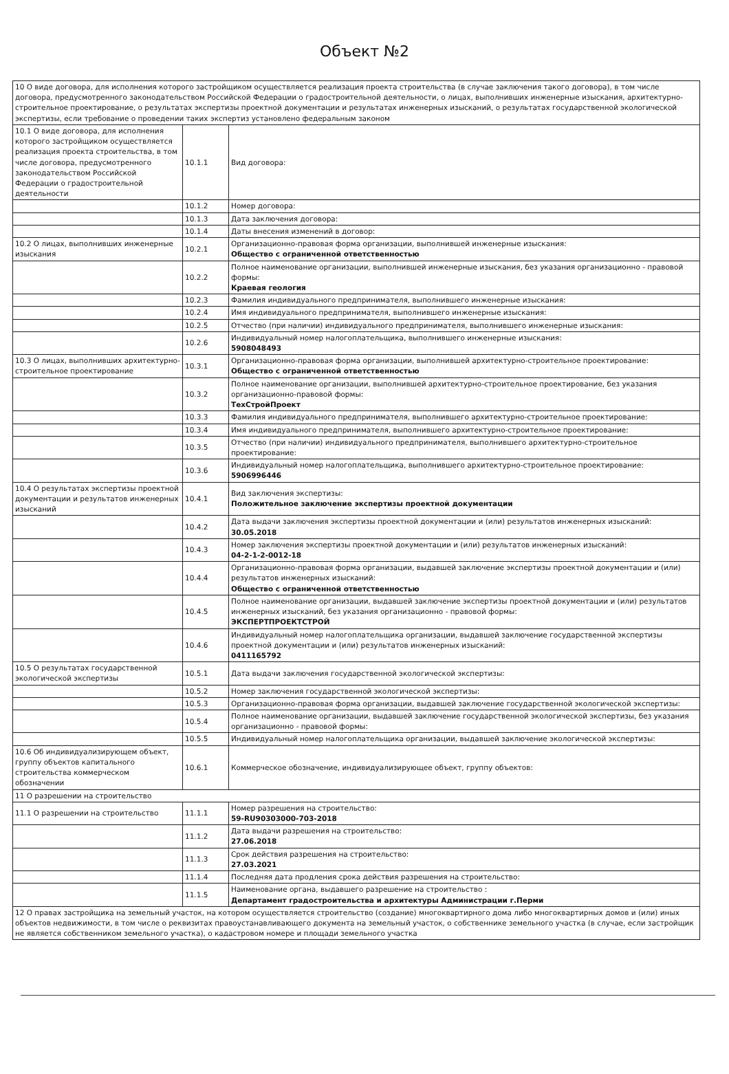Объект №2
| 10 О виде договора, для исполнения которого застройщиком осуществляется реализация проекта строительства (в случае заключения такого договора), в том числе договора, предусмотренного законодательством Российской Федерации о градостроительной деятельности, о лицах, выполнивших инженерные изыскания, архитектурно-строительное проектирование, о результатах экспертизы проектной документации и результатах инженерных изысканий, о результатах государственной экологической экспертизы, если требование о проведении таких экспертиз установлено федеральным законом | | |
| 10.1 О виде договора, для исполнения которого застройщиком осуществляется реализация проекта строительства, в том числе договора, предусмотренного законодательством Российской Федерации о градостроительной деятельности | 10.1.1 | Вид договора: |
| | 10.1.2 | Номер договора: |
| | 10.1.3 | Дата заключения договора: |
| | 10.1.4 | Даты внесения изменений в договор: |
| 10.2 О лицах, выполнивших инженерные изыскания | 10.2.1 | Организационно-правовая форма организации, выполнившей инженерные изыскания: Общество с ограниченной ответственностью |
| | 10.2.2 | Полное наименование организации, выполнившей инженерные изыскания, без указания организационно - правовой формы: Краевая геология |
| | 10.2.3 | Фамилия индивидуального предпринимателя, выполнившего инженерные изыскания: |
| | 10.2.4 | Имя индивидуального предпринимателя, выполнившего инженерные изыскания: |
| | 10.2.5 | Отчество (при наличии) индивидуального предпринимателя, выполнившего инженерные изыскания: |
| | 10.2.6 | Индивидуальный номер налогоплательщика, выполнившего инженерные изыскания: 5908048493 |
| 10.3 О лицах, выполнивших архитектурно-строительное проектирование | 10.3.1 | Организационно-правовая форма организации, выполнившей архитектурно-строительное проектирование: Общество с ограниченной ответственностью |
| | 10.3.2 | Полное наименование организации, выполнившей архитектурно-строительное проектирование, без указания организационно-правовой формы: ТехСтройПроект |
| | 10.3.3 | Фамилия индивидуального предпринимателя, выполнившего архитектурно-строительное проектирование: |
| | 10.3.4 | Имя индивидуального предпринимателя, выполнившего архитектурно-строительное проектирование: |
| | 10.3.5 | Отчество (при наличии) индивидуального предпринимателя, выполнившего архитектурно-строительное проектирование: |
| | 10.3.6 | Индивидуальный номер налогоплательщика, выполнившего архитектурно-строительное проектирование: 5906996446 |
| 10.4 О результатах экспертизы проектной документации и результатов инженерных изысканий | 10.4.1 | Вид заключения экспертизы: Положительное заключение экспертизы проектной документации |
| | 10.4.2 | Дата выдачи заключения экспертизы проектной документации и (или) результатов инженерных изысканий: 30.05.2018 |
| | 10.4.3 | Номер заключения экспертизы проектной документации и (или) результатов инженерных изысканий: 04-2-1-2-0012-18 |
| | 10.4.4 | Организационно-правовая форма организации, выдавшей заключение экспертизы проектной документации и (или) результатов инженерных изысканий: Общество с ограниченной ответственностью |
| | 10.4.5 | Полное наименование организации, выдавшей заключение экспертизы проектной документации и (или) результатов инженерных изысканий, без указания организационно - правовой формы: ЭКСПЕРТПРОЕКТСТРОЙ |
| | 10.4.6 | Индивидуальный номер налогоплательщика организации, выдавшей заключение государственной экспертизы проектной документации и (или) результатов инженерных изысканий: 0411165792 |
| 10.5 О результатах государственной экологической экспертизы | 10.5.1 | Дата выдачи заключения государственной экологической экспертизы: |
| | 10.5.2 | Номер заключения государственной экологической экспертизы: |
| | 10.5.3 | Организационно-правовая форма организации, выдавшей заключение государственной экологической экспертизы: |
| | 10.5.4 | Полное наименование организации, выдавшей заключение государственной экологической экспертизы, без указания организационно - правовой формы: |
| | 10.5.5 | Индивидуальный номер налогоплательщика организации, выдавшей заключение экологической экспертизы: |
| 10.6 Об индивидуализирующем объект, группу объектов капитального строительства коммерческом обозначении | 10.6.1 | Коммерческое обозначение, индивидуализирующее объект, группу объектов: |
| 11 О разрешении на строительство | | |
| 11.1 О разрешении на строительство | 11.1.1 | Номер разрешения на строительство: 59-RU90303000-703-2018 |
| | 11.1.2 | Дата выдачи разрешения на строительство: 27.06.2018 |
| | 11.1.3 | Срок действия разрешения на строительство: 27.03.2021 |
| | 11.1.4 | Последняя дата продления срока действия разрешения на строительство: |
| | 11.1.5 | Наименование органа, выдавшего разрешение на строительство : Департамент градостроительства и архитектуры Администрации г.Перми |
| 12 О правах застройщика на земельный участок, на котором осуществляется строительство (создание) многоквартирного дома либо многоквартирных домов и (или) иных объектов недвижимости, в том числе о реквизитах правоустанавливающего документа на земельный участок, о собственнике земельного участка (в случае, если застройщик не является собственником земельного участка), о кадастровом номере и площади земельного участка | | |